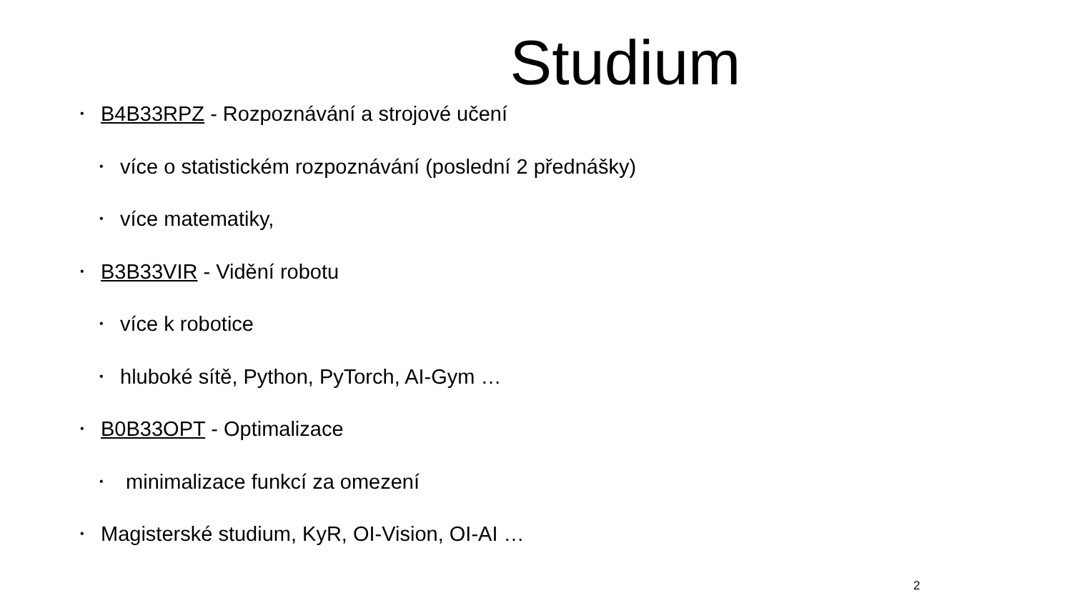Studium
• B4B33RPZ - Rozpoznávání a strojové učení
• více o statistickém rozpoznávání (poslední 2 přednášky)
• více matematiky,
• B3B33VIR - Vidění robotu
• více k robotice
• hluboké sítě, Python, PyTorch, AI-Gym …
• B0B33OPT - Optimalizace
• minimalizace funkcí za omezení
• Magisterské studium, KyR, OI-Vision, OI-AI …
2